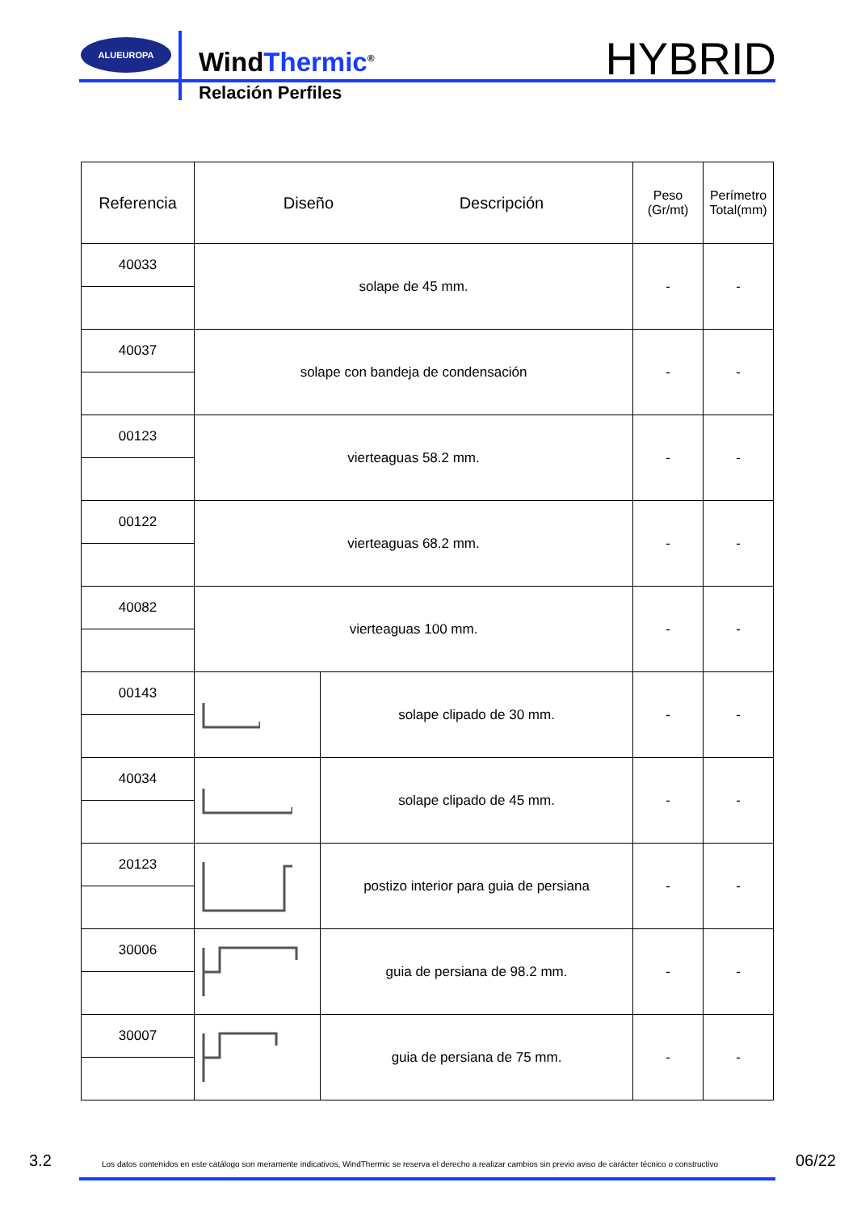ALUEUROPA
WindThermic<sup>®</sup>
Relación Perfiles
HYBRID
| Referencia | Diseño Descripción | | Peso (Gr/mt) | Perímetro Total(mm) |
| --- | --- | --- | --- | --- |
| 40033 | solape de 45 mm. | | - | - |
| 40037 | solape con bandeja de condensación | | - | - |
| 00123 | vierteaguas 58.2 mm. | | - | - |
| 00122 | vierteaguas 68.2 mm. | | - | - |
| 40082 | vierteaguas 100 mm. | | - | - |
| 00143 | | solape clipado de 30 mm. | - | - |
| 40034 | | solape clipado de 45 mm. | - | - |
| 20123 | | postizo interior para guia de persiana | - | - |
| 30006 | | guia de persiana de 98.2 mm. | - | - |
| 30007 | | guia de persiana de 75 mm. | - | - |
3.2
Los datos contenidos en este catálogo son meramente indicativos, WindThermic se reserva el derecho a realizar cambios sin previo aviso de carácter técnico o constructivo
06/22